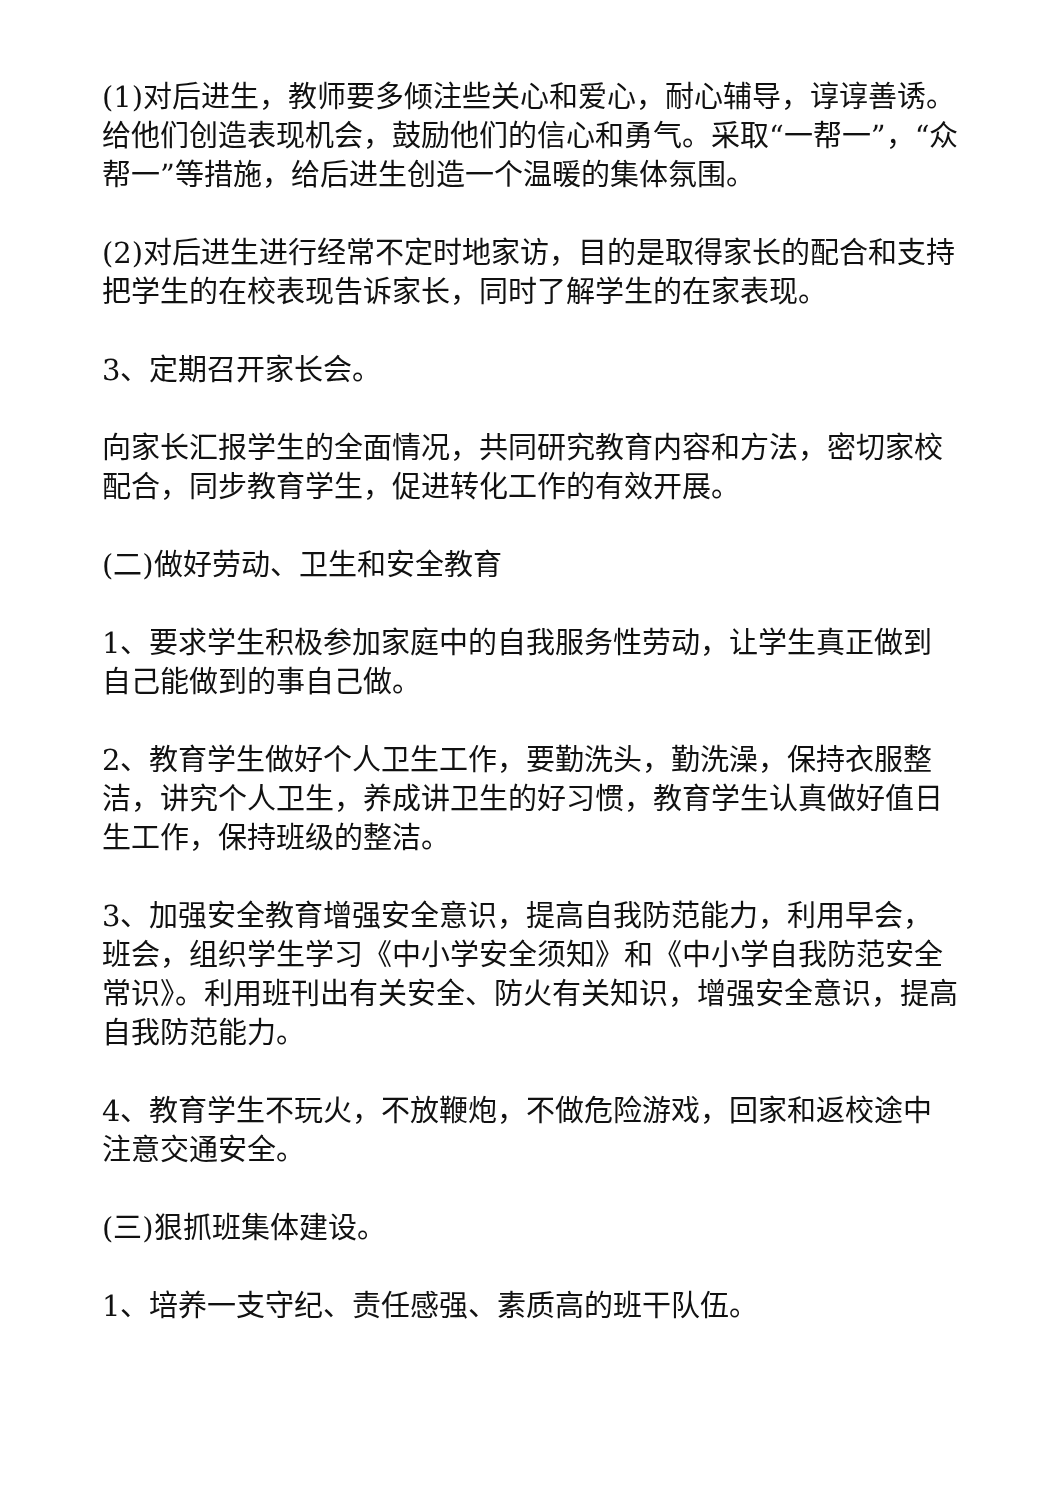(1)对后进生，教师要多倾注些关心和爱心，耐心辅导，谆谆善诱。给他们创造表现机会，鼓励他们的信心和勇气。采取“一帮一”，“众帮一”等措施，给后进生创造一个温暖的集体氛围。
(2)对后进生进行经常不定时地家访，目的是取得家长的配合和支持把学生的在校表现告诉家长，同时了解学生的在家表现。
3、定期召开家长会。
向家长汇报学生的全面情况，共同研究教育内容和方法，密切家校配合，同步教育学生，促进转化工作的有效开展。
(二)做好劳动、卫生和安全教育
1、要求学生积极参加家庭中的自我服务性劳动，让学生真正做到自己能做到的事自己做。
2、教育学生做好个人卫生工作，要勤洗头，勤洗澡，保持衣服整洁，讲究个人卫生，养成讲卫生的好习惯，教育学生认真做好值日生工作，保持班级的整洁。
3、加强安全教育增强安全意识，提高自我防范能力，利用早会，班会，组织学生学习《中小学安全须知》和《中小学自我防范安全常识》。利用班刊出有关安全、防火有关知识，增强安全意识，提高自我防范能力。
4、教育学生不玩火，不放鞭炮，不做危险游戏，回家和返校途中注意交通安全。
(三)狠抓班集体建设。
1、培养一支守纪、责任感强、素质高的班干队伍。